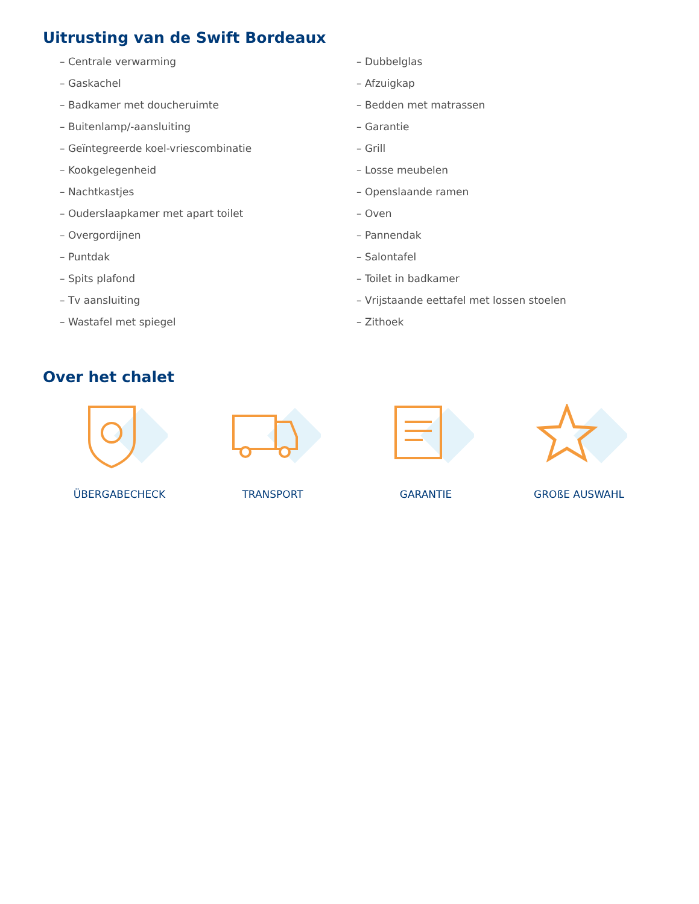Uitrusting van de Swift Bordeaux
– Centrale verwarming
– Gaskachel
– Badkamer met doucheruimte
– Buitenlamp/-aansluiting
– Geïntegreerde koel-vriescombinatie
– Kookgelegenheid
– Nachtkastjes
– Ouderslaapkamer met apart toilet
– Overgordijnen
– Puntdak
– Spits plafond
– Tv aansluiting
– Wastafel met spiegel
– Dubbelglas
– Afzuigkap
– Bedden met matrassen
– Garantie
– Grill
– Losse meubelen
– Openslaande ramen
– Oven
– Pannendak
– Salontafel
– Toilet in badkamer
– Vrijstaande eettafel met lossen stoelen
– Zithoek
Over het chalet
ÜBERGABECHECK TRANSPORT GARANTIE GROßE AUSWAHL